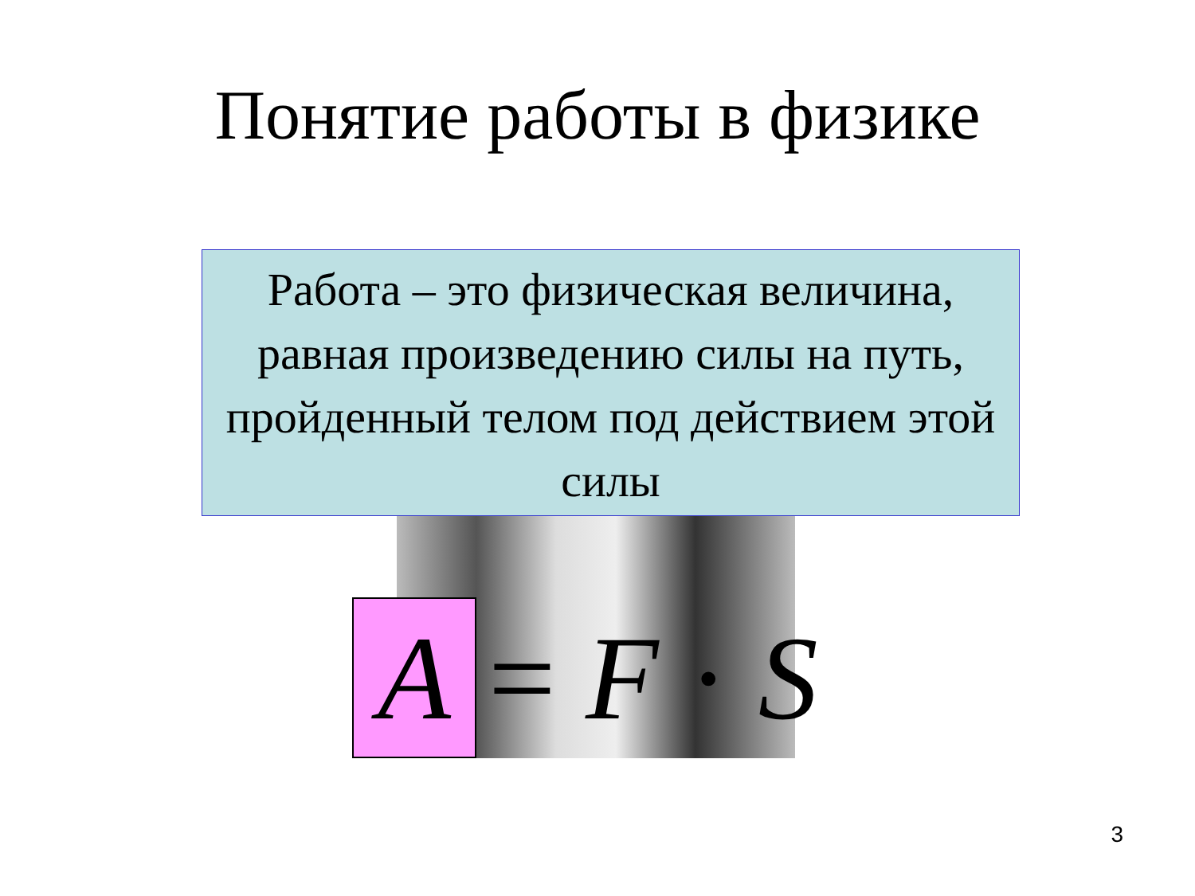Понятие работы в физике
Работа – это физическая величина, равная произведению силы на путь, пройденный телом под действием этой силы
A = F · S
3